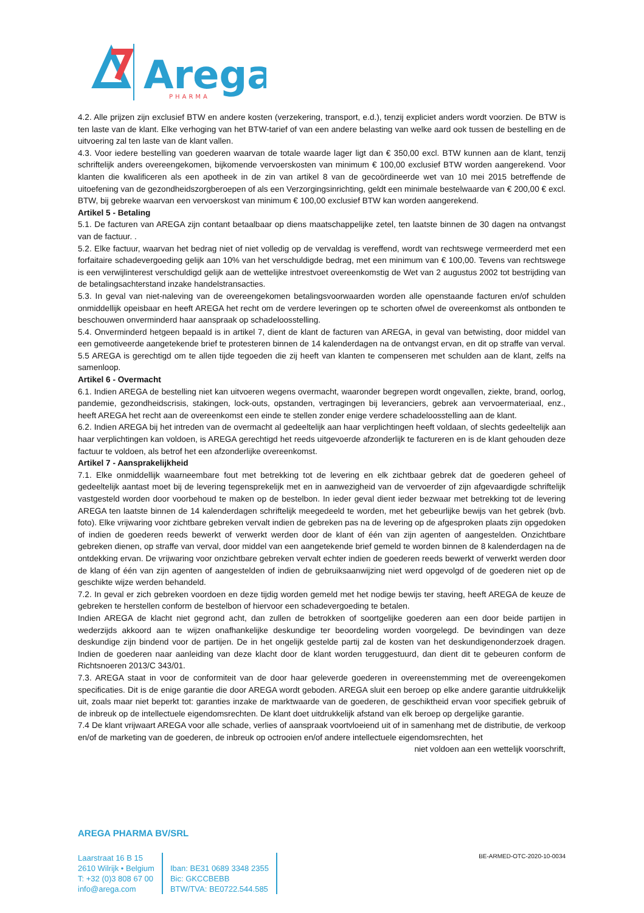Arega
PHARMA
4.2. Alle prijzen zijn exclusief BTW en andere kosten (verzekering, transport, e.d.), tenzij expliciet anders wordt voorzien. De BTW is ten laste van de klant. Elke verhoging van het BTW-tarief of van een andere belasting van welke aard ook tussen de bestelling en de uitvoering zal ten laste van de klant vallen.
4.3. Voor iedere bestelling van goederen waarvan de totale waarde lager ligt dan € 350,00 excl. BTW kunnen aan de klant, tenzij schriftelijk anders overeengekomen, bijkomende vervoerskosten van minimum € 100,00 exclusief BTW worden aangerekend. Voor klanten die kwalificeren als een apotheek in de zin van artikel 8 van de gecoördineerde wet van 10 mei 2015 betreffende de uitoefening van de gezondheidszorgberoepen of als een Verzorgingsinrichting, geldt een minimale bestelwaarde van € 200,00 € excl. BTW, bij gebreke waarvan een vervoerskost van minimum € 100,00 exclusief BTW kan worden aangerekend.
Artikel 5 - Betaling
5.1. De facturen van AREGA zijn contant betaalbaar op diens maatschappelijke zetel, ten laatste binnen de 30 dagen na ontvangst van de factuur. .
5.2. Elke factuur, waarvan het bedrag niet of niet volledig op de vervaldag is vereffend, wordt van rechtswege vermeerderd met een forfaitaire schadevergoeding gelijk aan 10% van het verschuldigde bedrag, met een minimum van € 100,00. Tevens van rechtswege is een verwijlinterest verschuldigd gelijk aan de wettelijke intrestvoet overeenkomstig de Wet van 2 augustus 2002 tot bestrijding van de betalingsachterstand inzake handelstransacties.
5.3. In geval van niet-naleving van de overeengekomen betalingsvoorwaarden worden alle openstaande facturen en/of schulden onmiddellijk opeisbaar en heeft AREGA het recht om de verdere leveringen op te schorten ofwel de overeenkomst als ontbonden te beschouwen onverminderd haar aanspraak op schadeloosstelling.
5.4. Onverminderd hetgeen bepaald is in artikel 7, dient de klant de facturen van AREGA, in geval van betwisting, door middel van een gemotiveerde aangetekende brief te protesteren binnen de 14 kalenderdagen na de ontvangst ervan, en dit op straffe van verval.
5.5 AREGA is gerechtigd om te allen tijde tegoeden die zij heeft van klanten te compenseren met schulden aan de klant, zelfs na samenloop.
Artikel 6 - Overmacht
6.1. Indien AREGA de bestelling niet kan uitvoeren wegens overmacht, waaronder begrepen wordt ongevallen, ziekte, brand, oorlog, pandemie, gezondheidscrisis, stakingen, lock-outs, opstanden, vertragingen bij leveranciers, gebrek aan vervoermateriaal, enz., heeft AREGA het recht aan de overeenkomst een einde te stellen zonder enige verdere schadeloosstelling aan de klant.
6.2. Indien AREGA bij het intreden van de overmacht al gedeeltelijk aan haar verplichtingen heeft voldaan, of slechts gedeeltelijk aan haar verplichtingen kan voldoen, is AREGA gerechtigd het reeds uitgevoerde afzonderlijk te factureren en is de klant gehouden deze factuur te voldoen, als betrof het een afzonderlijke overeenkomst.
Artikel 7 - Aansprakelijkheid
7.1. Elke onmiddellijk waarneembare fout met betrekking tot de levering en elk zichtbaar gebrek dat de goederen geheel of gedeeltelijk aantast moet bij de levering tegensprekelijk met en in aanwezigheid van de vervoerder of zijn afgevaardigde schriftelijk vastgesteld worden door voorbehoud te maken op de bestelbon. In ieder geval dient ieder bezwaar met betrekking tot de levering AREGA ten laatste binnen de 14 kalenderdagen schriftelijk meegedeeld te worden, met het gebeurlijke bewijs van het gebrek (bvb. foto). Elke vrijwaring voor zichtbare gebreken vervalt indien de gebreken pas na de levering op de afgesproken plaats zijn opgedoken of indien de goederen reeds bewerkt of verwerkt werden door de klant of één van zijn agenten of aangestelden. Onzichtbare gebreken dienen, op straffe van verval, door middel van een aangetekende brief gemeld te worden binnen de 8 kalenderdagen na de ontdekking ervan. De vrijwaring voor onzichtbare gebreken vervalt echter indien de goederen reeds bewerkt of verwerkt werden door de klang of één van zijn agenten of aangestelden of indien de gebruiksaanwijzing niet werd opgevolgd of de goederen niet op de geschikte wijze werden behandeld.
7.2. In geval er zich gebreken voordoen en deze tijdig worden gemeld met het nodige bewijs ter staving, heeft AREGA de keuze de gebreken te herstellen conform de bestelbon of hiervoor een schadevergoeding te betalen.
Indien AREGA de klacht niet gegrond acht, dan zullen de betrokken of soortgelijke goederen aan een door beide partijen in wederzijds akkoord aan te wijzen onafhankelijke deskundige ter beoordeling worden voorgelegd. De bevindingen van deze deskundige zijn bindend voor de partijen. De in het ongelijk gestelde partij zal de kosten van het deskundigenonderzoek dragen. Indien de goederen naar aanleiding van deze klacht door de klant worden teruggestuurd, dan dient dit te gebeuren conform de Richtsnoeren 2013/C 343/01.
7.3. AREGA staat in voor de conformiteit van de door haar geleverde goederen in overeenstemming met de overeengekomen specificaties. Dit is de enige garantie die door AREGA wordt geboden. AREGA sluit een beroep op elke andere garantie uitdrukkelijk uit, zoals maar niet beperkt tot: garanties inzake de marktwaarde van de goederen, de geschiktheid ervan voor specifiek gebruik of de inbreuk op de intellectuele eigendomsrechten. De klant doet uitdrukkelijk afstand van elk beroep op dergelijke garantie.
7.4 De klant vrijwaart AREGA voor alle schade, verlies of aanspraak voortvloeiend uit of in samenhang met de distributie, de verkoop en/of de marketing van de goederen, de inbreuk op octrooien en/of andere intellectuele eigendomsrechten, het
niet voldoen aan een wettelijk voorschrift,
AREGA PHARMA BV/SRL
Laarstraat 16 B 15
2610 Wilrijk • Belgium
T: +32 (0)3 808 67 00
info@arega.com
Iban: BE31 0689 3348 2355
Bic: GKCCBEBB
BTW/TVA: BE0722.544.585
BE-ARMED-OTC-2020-10-0034